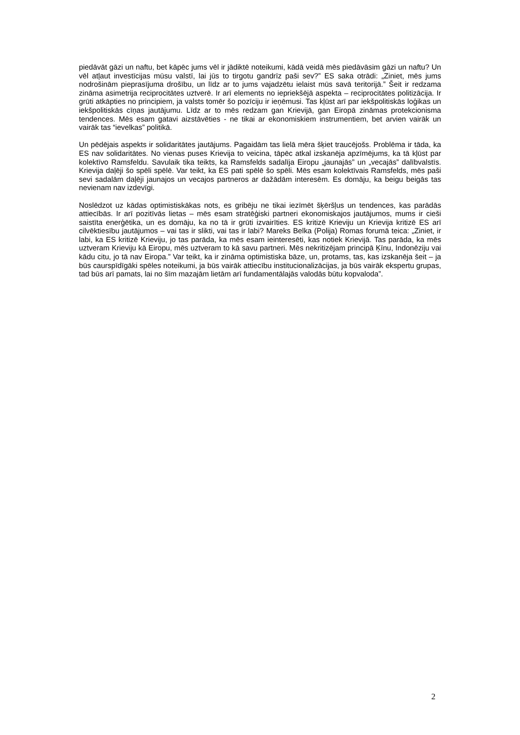piedāvāt gāzi un naftu, bet kāpēc jums vēl ir jādiktē noteikumi, kādā veidā mēs piedāvāsim gāzi un naftu? Un vēl atļaut investīcijas mūsu valstī, lai jūs to tirgotu gandrīz paši sev?” ES saka otrādi: „Ziniet, mēs jums nodrošinām pieprasījuma drošību, un līdz ar to jums vajadzētu ielaist mūs savā teritorijā.” Šeit ir redzama zināma asimetrija reciprocitātes uztverē. Ir arī elements no iepriekšējā aspekta – reciprocitātes politizācija. Ir grūti atkāpties no principiem, ja valsts tomēr šo pozīciju ir ieņēmusi. Tas kļūst arī par iekšpolitiskās loģikas un iekšpolitiskās cīņas jautājumu. Līdz ar to mēs redzam gan Krievijā, gan Eiropā zināmas protekcionisma tendences. Mēs esam gatavi aizstāvēties - ne tikai ar ekonomiskiem instrumentiem, bet arvien vairāk un vairāk tas “ievelkas” politikā.
Un pēdējais aspekts ir solidaritātes jautājums. Pagaidām tas lielā mēra šķiet traucējošs. Problēma ir tāda, ka ES nav solidaritātes. No vienas puses Krievija to veicina, tāpēc atkal izskanēja apzīmējums, ka tā kļūst par kolektīvo Ramsfeldu. Savulaik tika teikts, ka Ramsfelds sadalīja Eiropu „jaunajās” un „vecajās” dalībvalstīs. Krievija daļēji šo spēli spēlē. Var teikt, ka ES pati spēlē šo spēli. Mēs esam kolektīvais Ramsfelds, mēs paši sevi sadalām daļēji jaunajos un vecajos partneros ar dažādām interesēm. Es domāju, ka beigu beigās tas nevienam nav izdevīgi.
Noslēdzot uz kādas optimistiskākas nots, es gribēju ne tikai iezīmēt šķēršļus un tendences, kas parādās attiecībās. Ir arī pozitīvās lietas – mēs esam stratēģiski partneri ekonomiskajos jautājumos, mums ir cieši saistīta enerģētika, un es domāju, ka no tā ir grūti izvairīties. ES kritizē Krieviju un Krievija kritizē ES arī cilvēktiesību jautājumos – vai tas ir slikti, vai tas ir labi? Mareks Belka (Polija) Romas forumā teica: „Ziniet, ir labi, ka ES kritizē Krieviju, jo tas parāda, ka mēs esam ieinteresēti, kas notiek Krievijā. Tas parāda, ka mēs uztveram Krieviju kā Eiropu, mēs uztveram to kā savu partneri. Mēs nekritizējam principā Ķīnu, Indonēziju vai kādu citu, jo tā nav Eiropa.” Var teikt, ka ir zināma optimistiska bāze, un, protams, tas, kas izskanēja šeit – ja būs caurspīdīgāki spēles noteikumi, ja būs vairāk attiecību institucionalizācijas, ja būs vairāk ekspertu grupas, tad būs arī pamats, lai no šīm mazajām lietām arī fundamentālajās valodās būtu kopvaloda”.
2